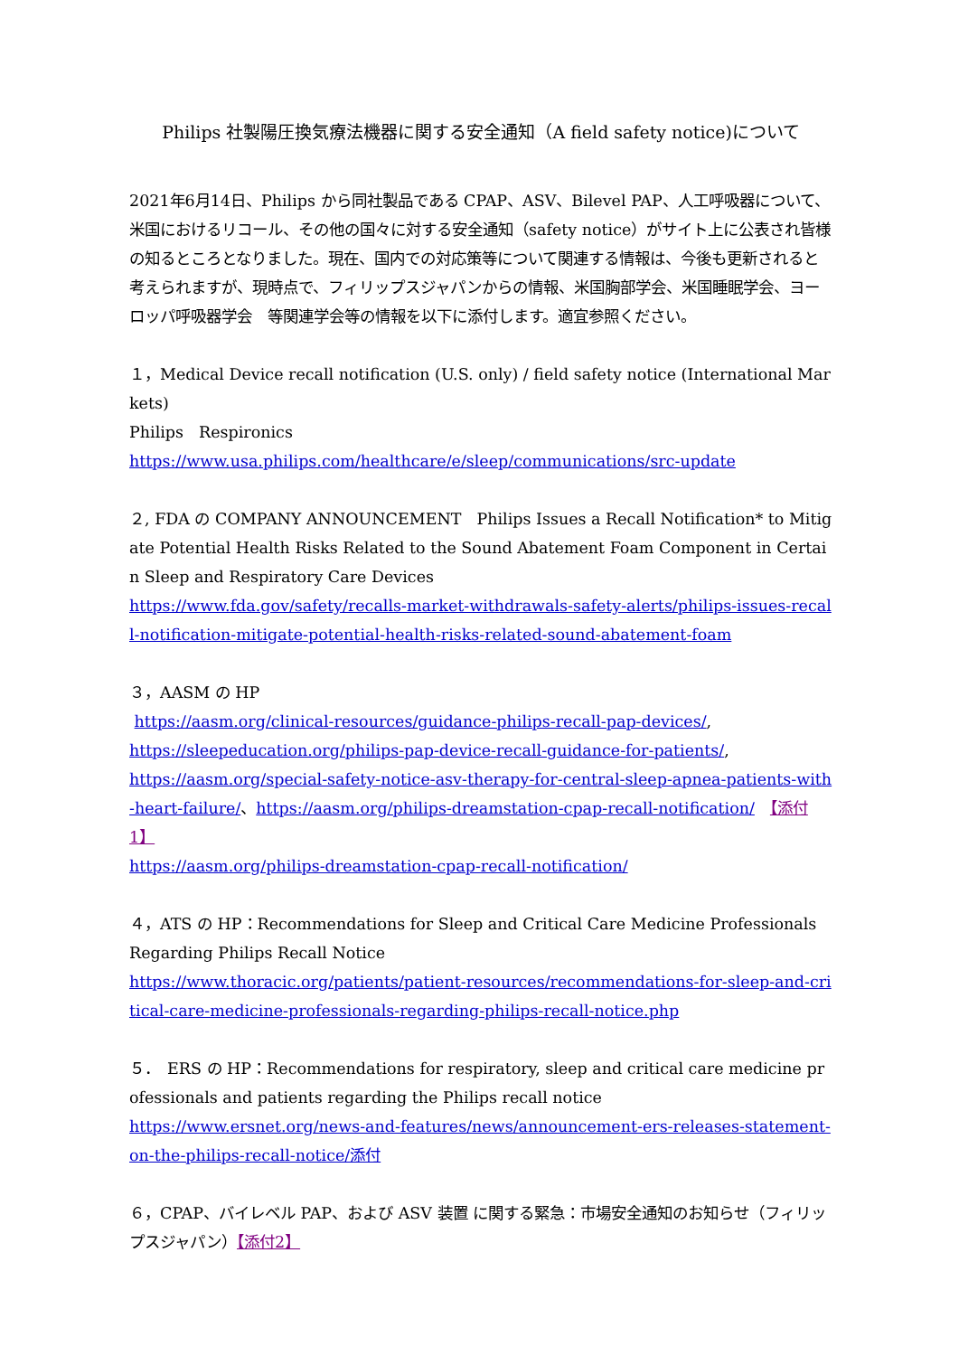Philips 社製陽圧換気療法機器に関する安全通知（A field safety notice)について
2021年6月14日、Philips から同社製品である CPAP、ASV、Bilevel PAP、人工呼吸器について、米国におけるリコール、その他の国々に対する安全通知（safety notice）がサイト上に公表され皆様の知るところとなりました。現在、国内での対応策等について関連する情報は、今後も更新されると考えられますが、現時点で、フィリップスジャパンからの情報、米国胸部学会、米国睡眠学会、ヨーロッパ呼吸器学会　等関連学会等の情報を以下に添付します。適宜参照ください。
１，Medical Device recall notification (U.S. only) / field safety notice (International Markets)
Philips　Respironics
https://www.usa.philips.com/healthcare/e/sleep/communications/src-update
２, FDA の COMPANY ANNOUNCEMENT　Philips Issues a Recall Notification* to Mitigate Potential Health Risks Related to the Sound Abatement Foam Component in Certain Sleep and Respiratory Care Devices
https://www.fda.gov/safety/recalls-market-withdrawals-safety-alerts/philips-issues-recall-notification-mitigate-potential-health-risks-related-sound-abatement-foam
３，AASM の HP
https://aasm.org/clinical-resources/guidance-philips-recall-pap-devices/,
https://sleepeducation.org/philips-pap-device-recall-guidance-for-patients/,
https://aasm.org/special-safety-notice-asv-therapy-for-central-sleep-apnea-patients-with-heart-failure/、https://aasm.org/philips-dreamstation-cpap-recall-notification/　【添付1】
https://aasm.org/philips-dreamstation-cpap-recall-notification/
４，ATS の HP：Recommendations for Sleep and Critical Care Medicine Professionals Regarding Philips Recall Notice
https://www.thoracic.org/patients/patient-resources/recommendations-for-sleep-and-critical-care-medicine-professionals-regarding-philips-recall-notice.php
５．　ERS の HP：Recommendations for respiratory, sleep and critical care medicine professionals and patients regarding the Philips recall notice
https://www.ersnet.org/news-and-features/news/announcement-ers-releases-statement-on-the-philips-recall-notice/添付
６，CPAP、バイレベル PAP、および ASV 装置 に関する緊急：市場安全通知のお知らせ（フィリップスジャパン）【添付2】